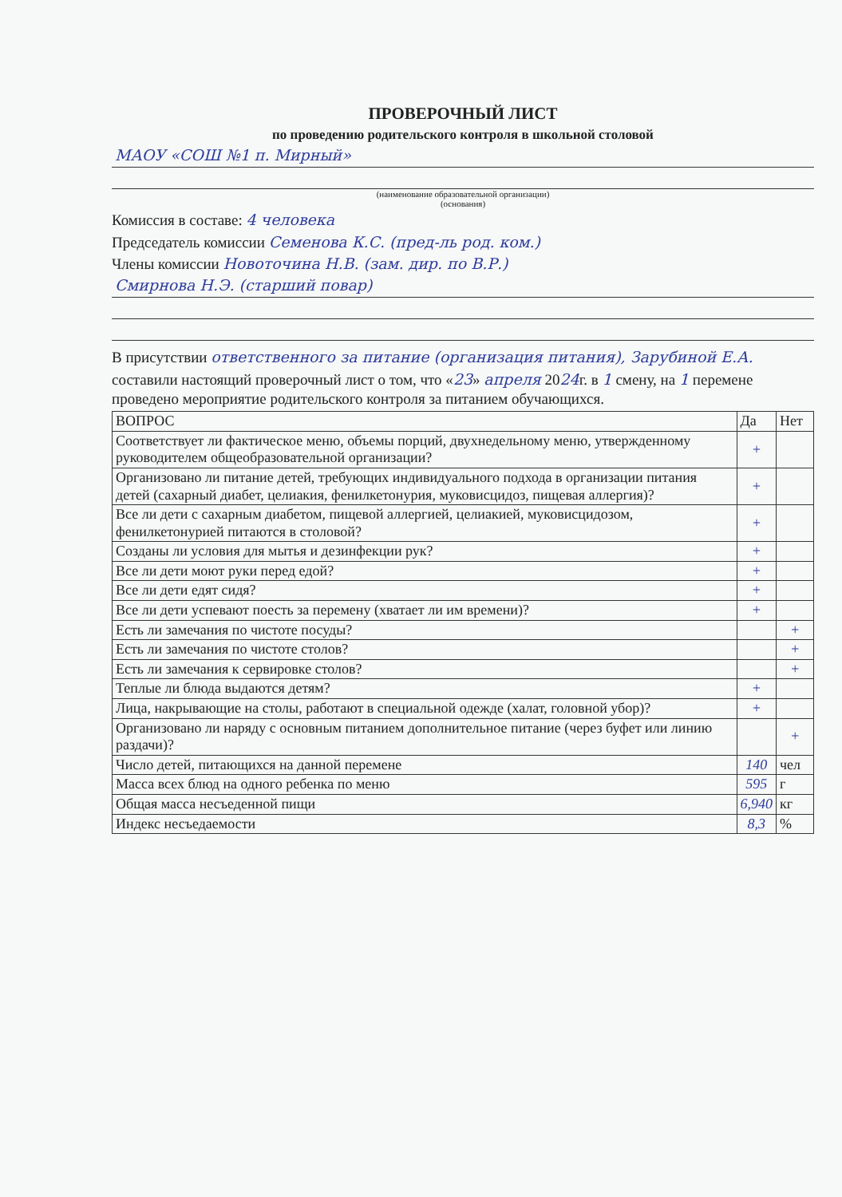ПРОВЕРОЧНЫЙ ЛИСТ
по проведению родительского контроля в школьной столовой
МАОУ «СОШ №1 п. Мирный»
(наименование образовательной организации)
(основания)
Комиссия в составе: 4 человека
Председатель комиссии Семенова К.С. (пред-ль род. ком.)
Члены комиссии Новоточина Н.В. (зам. дир. по В.Р.)
Смирнова Н.Э. (старший повар)
В присутствии ответственного за питание (организация питания), Зарубиной Е.А.
составили настоящий проверочный лист о том, что «23» апреля 2024г. в 1 смену, на 1 перемене проведено мероприятие родительского контроля за питанием обучающихся.
| ВОПРОС | Да | Нет |
| --- | --- | --- |
| Соответствует ли фактическое меню, объемы порций, двухнедельному меню, утвержденному руководителем общеобразовательной организации? | + | |
| Организовано ли питание детей, требующих индивидуального подхода в организации питания детей (сахарный диабет, целиакия, фенилкетонурия, муковисцидоз, пищевая аллергия)? | + | |
| Все ли дети с сахарным диабетом, пищевой аллергией, целиакией, муковисцидозом, фенилкетонурией питаются в столовой? | + | |
| Созданы ли условия для мытья и дезинфекции рук? | + | |
| Все ли дети моют руки перед едой? | + | |
| Все ли дети едят сидя? | + | |
| Все ли дети успевают поесть за перемену (хватает ли им времени)? | + | |
| Есть ли замечания по чистоте посуды? | | + |
| Есть ли замечания по чистоте столов? | | + |
| Есть ли замечания к сервировке столов? | | + |
| Теплые ли блюда выдаются детям? | + | |
| Лица, накрывающие на столы, работают в специальной одежде (халат, головной убор)? | + | |
| Организовано ли наряду с основным питанием дополнительное питание (через буфет или линию раздачи)? | | + |
| Число детей, питающихся на данной перемене | 140 | чел |
| Масса всех блюд на одного ребенка по меню | 595 | г |
| Общая масса несъеденной пищи | 6,940 | кг |
| Индекс несъедаемости | 8,3 | % |